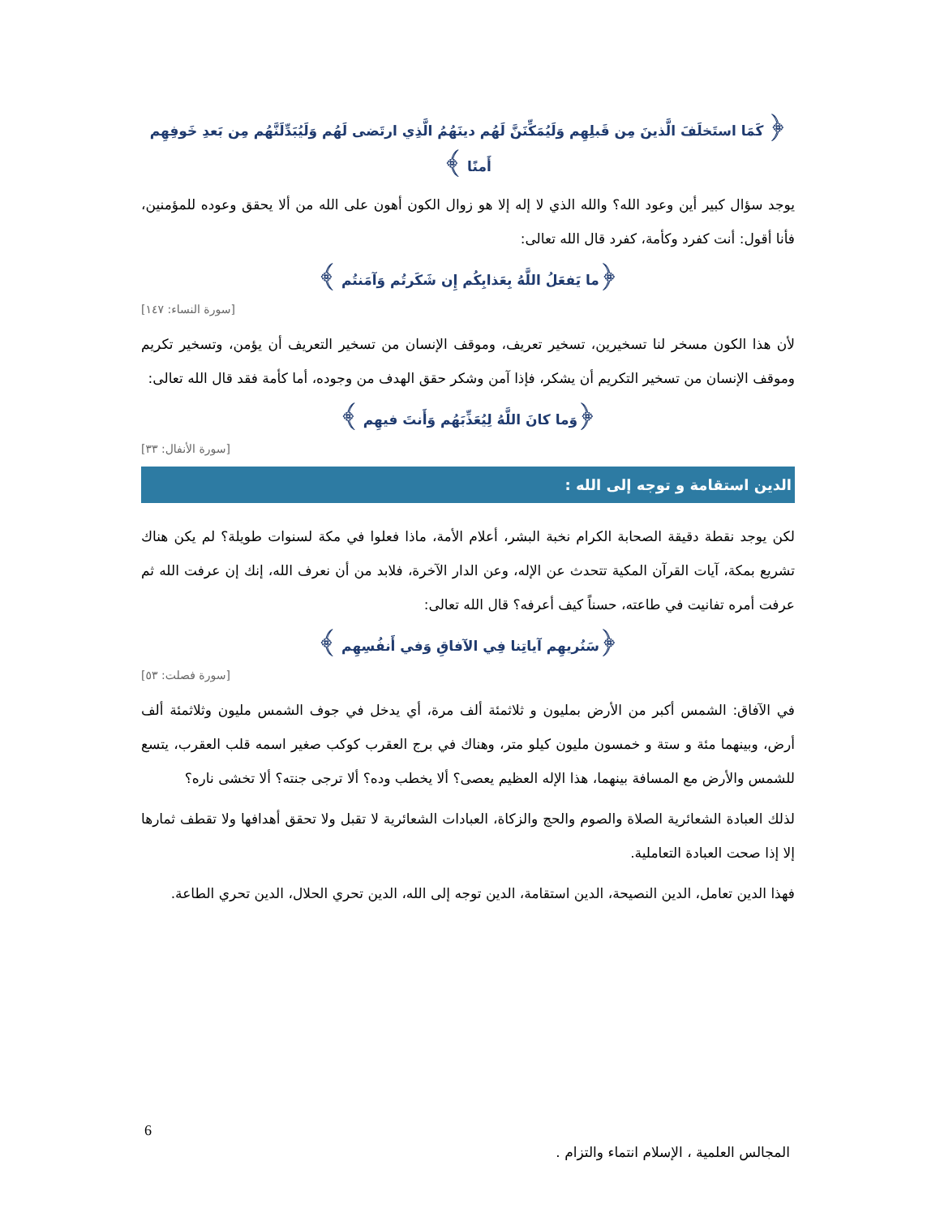﴿ كَمَا استَخلَفَ الَّذينَ مِن قَبلِهِم وَلَيُمَكِّنَنَّ لَهُم دينَهُمُ الَّذِي ارتَضى لَهُم وَلَيُبَدِّلَنَّهُم مِن بَعدِ خَوفِهِم أَمنًا ﴾
يوجد سؤال كبير أين وعود الله؟ والله الذي لا إله إلا هو زوال الكون أهون على الله من ألا يحقق وعوده للمؤمنين، فأنا أقول: أنت كفرد وكأمة، كفرد قال الله تعالى:
﴿ما يَفعَلُ اللَّهُ بِعَذابِكُم إِن شَكَرتُم وَآمَنتُم ﴾
[سورة النساء: ١٤٧]
لأن هذا الكون مسخر لنا تسخيرين، تسخير تعريف، وموقف الإنسان من تسخير التعريف أن يؤمن، وتسخير تكريم وموقف الإنسان من تسخير التكريم أن يشكر، فإذا آمن وشكر حقق الهدف من وجوده، أما كأمة فقد قال الله تعالى:
﴿وَما كانَ اللَّهُ لِيُعَذِّبَهُم وَأَنتَ فيهِم ﴾
[سورة الأنفال: ٣٣]
الدين استقامة و توجه إلى الله :
لكن يوجد نقطة دقيقة الصحابة الكرام نخبة البشر، أعلام الأمة، ماذا فعلوا في مكة لسنوات طويلة؟ لم يكن هناك تشريع بمكة، آيات القرآن المكية تتحدث عن الإله، وعن الدار الآخرة، فلابد من أن نعرف الله، إنك إن عرفت الله ثم عرفت أمره تفانيت في طاعته، حسناً كيف أعرفه؟ قال الله تعالى:
﴿سَنُريهِم آياتِنا فِي الآفاقِ وَفي أَنفُسِهِم ﴾
[سورة فصلت: ٥٣]
في الآفاق: الشمس أكبر من الأرض بمليون و ثلاثمئة ألف مرة، أي يدخل في جوف الشمس مليون وثلاثمئة ألف أرض، وبينهما مئة و ستة و خمسون مليون كيلو متر، وهناك في برج العقرب كوكب صغير اسمه قلب العقرب، يتسع للشمس والأرض مع المسافة بينهما، هذا الإله العظيم يعصى؟ ألا يخطب وده؟ ألا ترجى جنته؟ ألا تخشى ناره؟
لذلك العبادة الشعائرية الصلاة والصوم والحج والزكاة، العبادات الشعائرية لا تقبل ولا تحقق أهدافها ولا تقطف ثمارها إلا إذا صحت العبادة التعاملية.
فهذا الدين تعامل، الدين النصيحة، الدين استقامة، الدين توجه إلى الله، الدين تحري الحلال، الدين تحري الطاعة.
6
المجالس العلمية ، الإسلام انتماء والتزام .